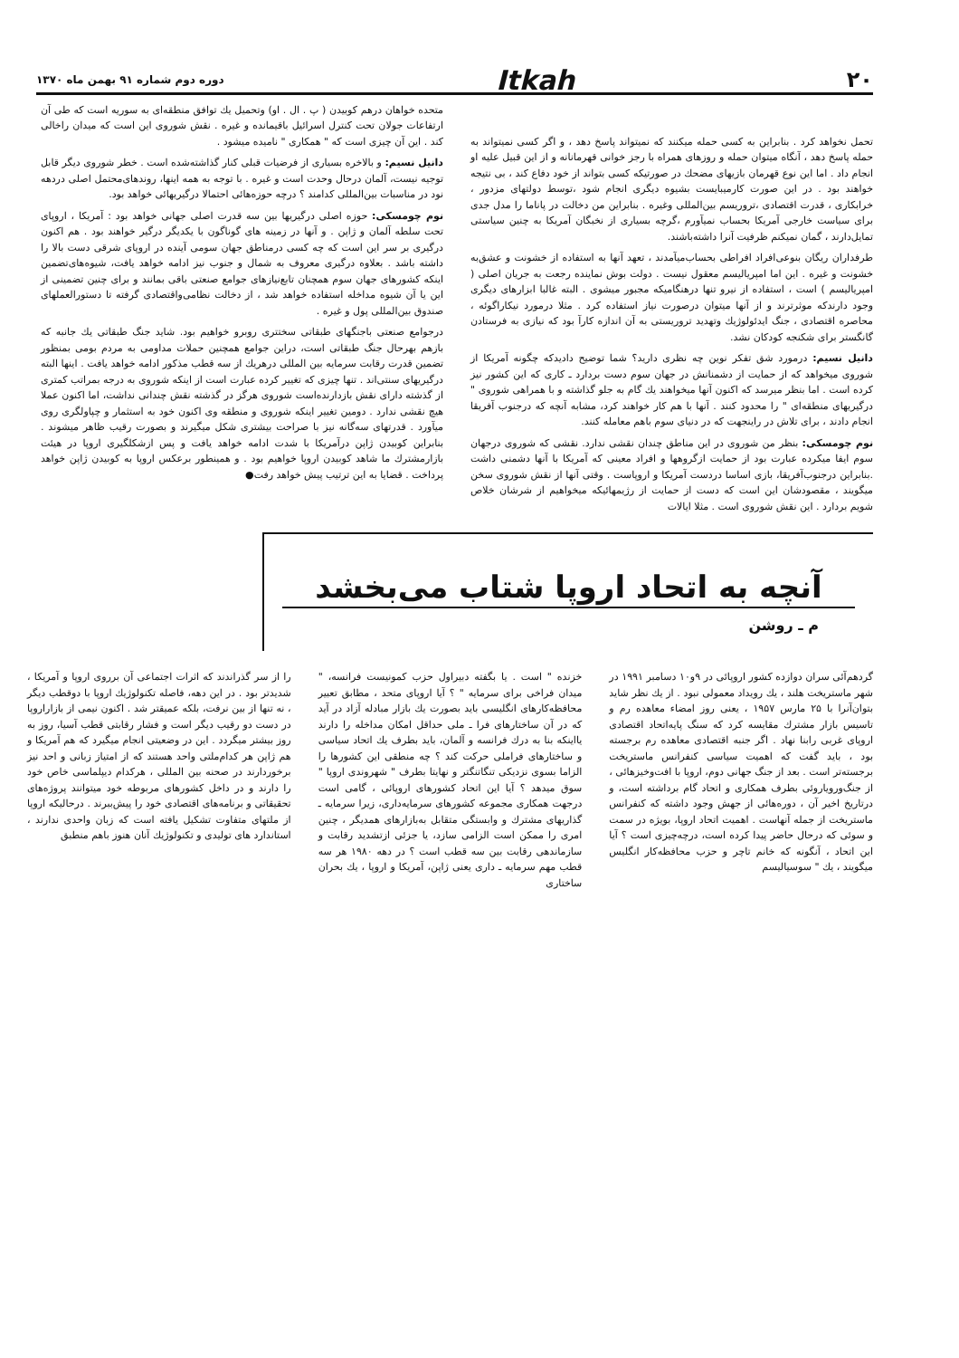۲۰ Itkah دوره دوم شماره ۹۱ بهمن ماه ۱۳۷۰
تحمل نخواهد کرد . بنابراین به کسی حمله میکنند که نمیتواند پاسخ دهد ، و اگر کسی نمیتواند به حمله پاسخ دهد ، آنگاه میتوان حمله و روزهای همراه با رجز خوانی قهرمانانه و از این قبیل علیه او انجام داد . اما این نوع قهرمان بازیهای مضحك در صورتیکه کسی بتواند از خود دفاع کند ، بی نتیجه خواهند بود . در این صورت کارمیبایست بشیوه دیگری انجام شود ،توسط دولتهای مزدور ، خرابکاری ، قدرت اقتصادی ،تروریسم بین‌المللی وغیره . بنابراین من دخالت در پاناما را مدل جدی برای سیاست خارجی آمریکا بحساب نمیآورم ،گرچه بسیاری از نخبگان آمریکا به چنین سیاستی تمایل‌دارند ، گمان نمیکنم ظرفیت آنرا داشته‌باشند.
طرفداران ریگان بنوعی‌افراد افراطی بحساب‌میآمدند ، تعهد آنها به استفاده از خشونت و عشق‌به خشونت و غیره . این اما امپریالیسم معقول نیست . دولت بوش نماینده رجعت به جریان اصلی ( امپریالیسم ) است ، استفاده از نیرو تنها درهنگامیکه مجبور میشوی . البته غالبا ابزارهای دیگری وجود دارندکه موثرترند و از آنها میتوان درصورت نیاز استفاده کرد . مثلا درمورد نیکاراگوئه ، محاصره اقتصادی ، جنگ ایدئولوژیك وتهدید تروریستی به آن اندازه کارآ بود که نیازی به فرستادن گانگستر برای شکنجه کودکان نشد.
دانیل نسیم: درمورد شق تفکر نوین چه نظری دارید؟ شما توضیح دادیدکه چگونه آمریکا از شوروی میخواهد که از حمایت از دشمنانش در جهان سوم دست بردارد ـ کاری که این کشور نیز کرده است . اما بنظر میرسد که اکنون آنها میخواهند یك گام به جلو گذاشته و با همراهی شوروی " درگیریهای منطقه‌ای " را محدود کنند . آنها با هم کار خواهند کرد، مشابه آنچه که درجنوب آفریقا انجام دادند ، برای تلاش در راینجهت که در دنیای سوم باهم معامله کنند.
نوم چومسکی: بنظر من شوروی در این مناطق چندان نقشی ندارد. نقشی که شوروی درجهان سوم ایفا میکرده عبارت بود از حمایت ازگروهها و افراد معینی که آمریکا با آنها دشمنی داشت .بنابراین درجنوب‌آفریقا، بازی اساسا دردست آمریکا و اروپاست . وقتی آنها از نقش شوروی سخن میگویند ، مقصودشان این است که دست از حمایت از رژیمهائیکه میخواهیم از شرشان خلاص شویم بردارد . این نقش شوروی است . مثلا ایالات
متحده خواهان درهم کوبیدن ( پ . ال . او) وتحمیل یك توافق منطقه‌ای به سوریه است که طی آن ارتفاعات جولان تحت کنترل اسرائیل باقیمانده و غیره . نقش شوروی این است که میدان راخالی کند . این آن چیزی است که " همکاری " نامیده میشود .
دانیل نسیم: و بالاخره بسیاری از فرضیات قبلی کنار گذاشته‌شده است . خطر شوروی دیگر قابل توجیه نیست، آلمان درحال وحدت است و غیره . با توجه به همه اینها، روندهای‌محتمل اصلی دردهه نود در مناسبات بین‌المللی کدامند ؟ درچه حوزه‌هائی احتمالا درگیریهائی خواهد بود.
نوم چومسکی: حوزه اصلی درگیریها بین سه قدرت اصلی جهانی خواهد بود : آمریکا ، اروپای تحت سلطه آلمان و ژاپن . و آنها در زمینه های گوناگون با یکدیگر درگیر خواهند بود . هم اکنون درگیری بر سر این است که چه کسی درمناطق جهان سومی آینده در اروپای شرقی دست بالا را داشته باشد . بعلاوه درگیری معروف به شمال و جنوب نیز ادامه خواهد یافت، شیوه‌های‌تضمین اینکه کشورهای جهان سوم همچنان تابع‌نیازهای جوامع صنعتی باقی بمانند و برای چنین تضمینی از این یا آن شیوه مداخله استفاده خواهد شد ، از دخالت نظامی‌واقتصادی گرفته تا دستورالعملهای صندوق بین‌المللی پول و غیره .
درجوامع صنعتی باجنگهای طبقاتی سختتری روبرو خواهیم بود. شاید جنگ طبقاتی یك جانبه که بازهم بهرحال جنگ طبقاتی است، دراین جوامع همچنین حملات مداومی به مردم بومی بمنظور تضمین قدرت رقابت سرمایه بین المللی درهریك از سه قطب مذکور ادامه خواهد یافت . اینها البته درگیریهای سنتی‌اند . تنها چیزی که تغییر کرده عبارت است از اینکه شوروی به درجه بمراتب کمتری از گذشته دارای نقش بازدارنده‌است شوروی هرگز در گذشته نقش چندانی نداشت، اما اکنون عملا هیچ نقشی ندارد . دومین تغییر اینکه شوروی و منطقه وی اکنون خود به استثمار و چپاولگری روی میآورد . قدرتهای سه‌گانه نیز با صراحت بیشتری شکل میگیرند و بصورت رقیب ظاهر میشوند . بنابراین کوبیدن ژاپن درآمریکا با شدت ادامه خواهد یافت و پس ازشکلگیری اروپا در هیئت بازارمشترك ما شاهد کوبیدن اروپا خواهیم بود . و همینطور برعکس اروپا به کوبیدن ژاپن خواهد پرداخت . قضایا به این ترتیب پیش خواهد رفت●
آنچه به اتحاد اروپا شتاب می‌بخشد
م ـ روشن
گردهم‌آئی سران دوازده کشور اروپائی در ۹و۱۰ دسامبر ۱۹۹۱ در شهر ماستریخت هلند ، یك رویداد معمولی نبود . از یك نظر شاید بتوان‌آنرا با ۲۵ مارس ۱۹۵۷ ، یعنی روز امضاء معاهده رم و تاسیس بازار مشترك مقایسه کرد که سنگ پایه‌اتحاد اقتصادی اروپای غربی رابنا نهاد . اگر جنبه اقتصادی معاهده رم برجسته بود ، باید گفت که اهمیت سیاسی کنفرانس ماستریخت برجسته‌تر است . بعد از جنگ جهانی دوم، اروپا با افت‌وخیزهائی ، از جنگ‌ورویاروئی بطرف همکاری و اتحاد گام برداشته است، و درتاریخ اخیر آن ، دوره‌هائی از جهش وجود داشته که کنفرانس ماستریخت از جمله آنهاست . اهمیت اتحاد اروپا، بویژه در سمت و سوئی که درحال حاضر پیدا کرده است، درچه‌چیزی است ؟ آیا این اتحاد ، آنگونه که خانم تاچر و حزب محافظه‌کار انگلیس میگویند ، یك " سوسیالیسم
خزنده " است . یا بگفته دبیراول حزب کمونیست فرانسه، " میدان فراخی برای سرمایه " ؟ آیا اروپای متحد ، مطابق تعبیر محافظه‌کارهای انگلیسی باید بصورت یك بازار مبادله آزاد در آید که در آن ساختارهای فرا ـ ملی حداقل امکان مداخله را دارند یااینکه بنا به درك فرانسه و آلمان، باید بطرف یك اتحاد سیاسی و ساختارهای فراملی حرکت کند ؟ چه منطقی این کشورها را الزاما بسوی نزدیکی تنگاتنگتر و نهایتا بطرف " شهروندی اروپا " سوق میدهد ؟ آیا این اتحاد کشورهای اروپائی ، گامی است درجهت همکاری مجموعه کشورهای سرمایه‌داری، زیرا سرمایه ـ گذاریهای مشترك و وابستگی متقابل به‌بازارهای همدیگر ، چنین امری را ممکن است الزامی سازد، یا جزئی ازتشدید رقابت و سازماندهی رقابت بین سه قطب است ؟ در دهه ۱۹۸۰ هر سه قطب مهم سرمایه ـ داری یعنی ژاپن، آمریکا و اروپا ، یك بحران ساختاری
را از سر گذراندند که اثرات اجتماعی آن برروی اروپا و آمریکا ، شدیدتر بود . در این دهه، فاصله تکنولوژیك اروپا با دوقطب دیگر ، نه تنها از بین نرفت، بلکه عمیقتر شد . اکنون نیمی از بازاراروپا در دست دو رقیب دیگر است و فشار رقابتی قطب آسیا، روز به روز بیشتر میگردد . این در وضعیتی انجام میگیرد که هم آمریکا و هم ژاپن هر کدام‌ملتی واحد هستند که از امتیاز زبانی و احد نیز برخوردارند در صحنه بین المللی ، هرکدام دیپلماسی خاص خود را دارند و در داخل کشورهای مربوطه خود میتوانند پروژه‌های تحقیقاتی و برنامه‌های اقتصادی خود را پیش‌ببرند . درحالیکه اروپا از ملتهای متفاوت تشکیل یافته است که زبان واحدی ندارند ، استاندارد های تولیدی و تکنولوژیك آنان هنوز باهم منطبق